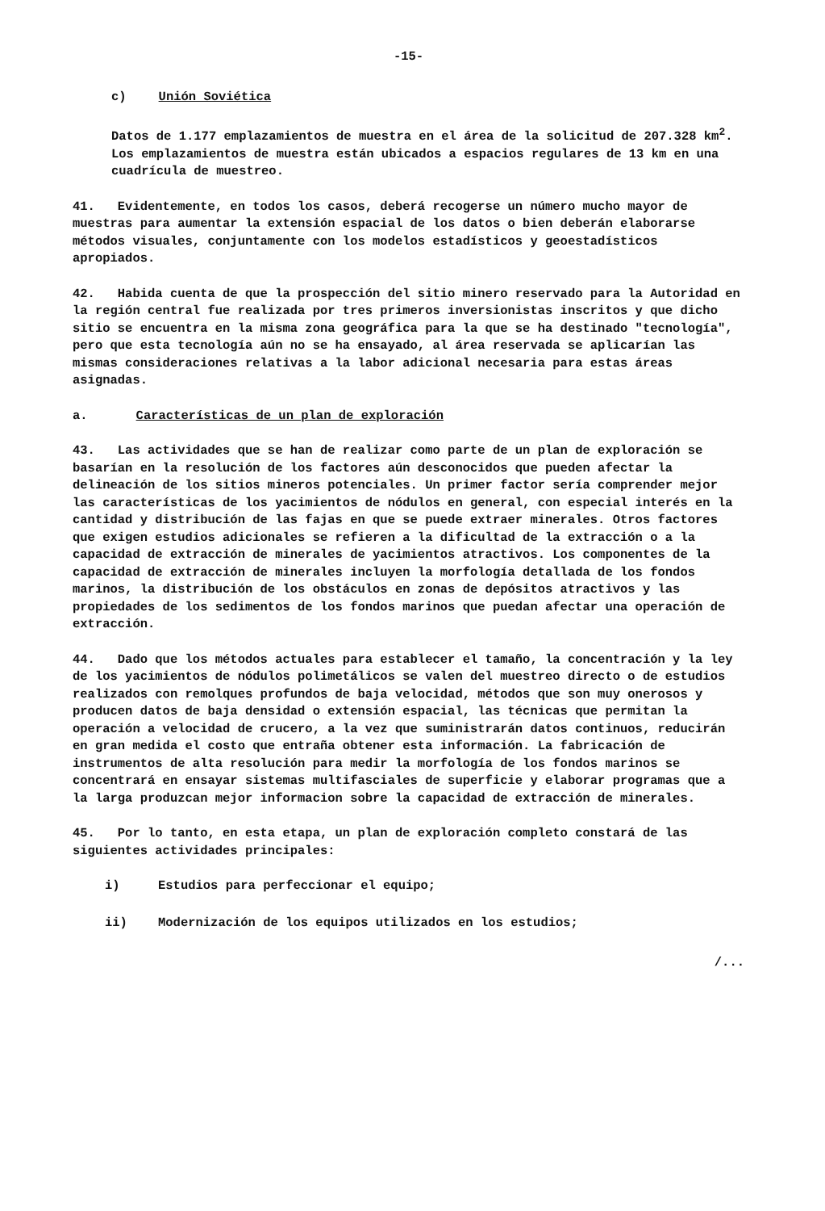-15-
c) Unión Soviética
Datos de 1.177 emplazamientos de muestra en el área de la solicitud de 207.328 km<sup>2</sup>. Los emplazamientos de muestra están ubicados a espacios regulares de 13 km en una cuadrícula de muestreo.
41. Evidentemente, en todos los casos, deberá recogerse un número mucho mayor de muestras para aumentar la extensión espacial de los datos o bien deberán elaborarse métodos visuales, conjuntamente con los modelos estadísticos y geoestadísticos apropiados.
42. Habida cuenta de que la prospección del sitio minero reservado para la Autoridad en la región central fue realizada por tres primeros inversionistas inscritos y que dicho sitio se encuentra en la misma zona geográfica para la que se ha destinado "tecnología", pero que esta tecnología aún no se ha ensayado, al área reservada se aplicarían las mismas consideraciones relativas a la labor adicional necesaria para estas áreas asignadas.
a. Características de un plan de exploración
43. Las actividades que se han de realizar como parte de un plan de exploración se basarían en la resolución de los factores aún desconocidos que pueden afectar la delineación de los sitios mineros potenciales. Un primer factor sería comprender mejor las características de los yacimientos de nódulos en general, con especial interés en la cantidad y distribución de las fajas en que se puede extraer minerales. Otros factores que exigen estudios adicionales se refieren a la dificultad de la extracción o a la capacidad de extracción de minerales de yacimientos atractivos. Los componentes de la capacidad de extracción de minerales incluyen la morfología detallada de los fondos marinos, la distribución de los obstáculos en zonas de depósitos atractivos y las propiedades de los sedimentos de los fondos marinos que puedan afectar una operación de extracción.
44. Dado que los métodos actuales para establecer el tamaño, la concentración y la ley de los yacimientos de nódulos polimetálicos se valen del muestreo directo o de estudios realizados con remolques profundos de baja velocidad, métodos que son muy onerosos y producen datos de baja densidad o extensión espacial, las técnicas que permitan la operación a velocidad de crucero, a la vez que suministrarán datos continuos, reducirán en gran medida el costo que entraña obtener esta información. La fabricación de instrumentos de alta resolución para medir la morfología de los fondos marinos se concentrará en ensayar sistemas multifasciales de superficie y elaborar programas que a la larga produzcan mejor informacion sobre la capacidad de extracción de minerales.
45. Por lo tanto, en esta etapa, un plan de exploración completo constará de las siguientes actividades principales:
i) Estudios para perfeccionar el equipo;
ii) Modernización de los equipos utilizados en los estudios;
/...